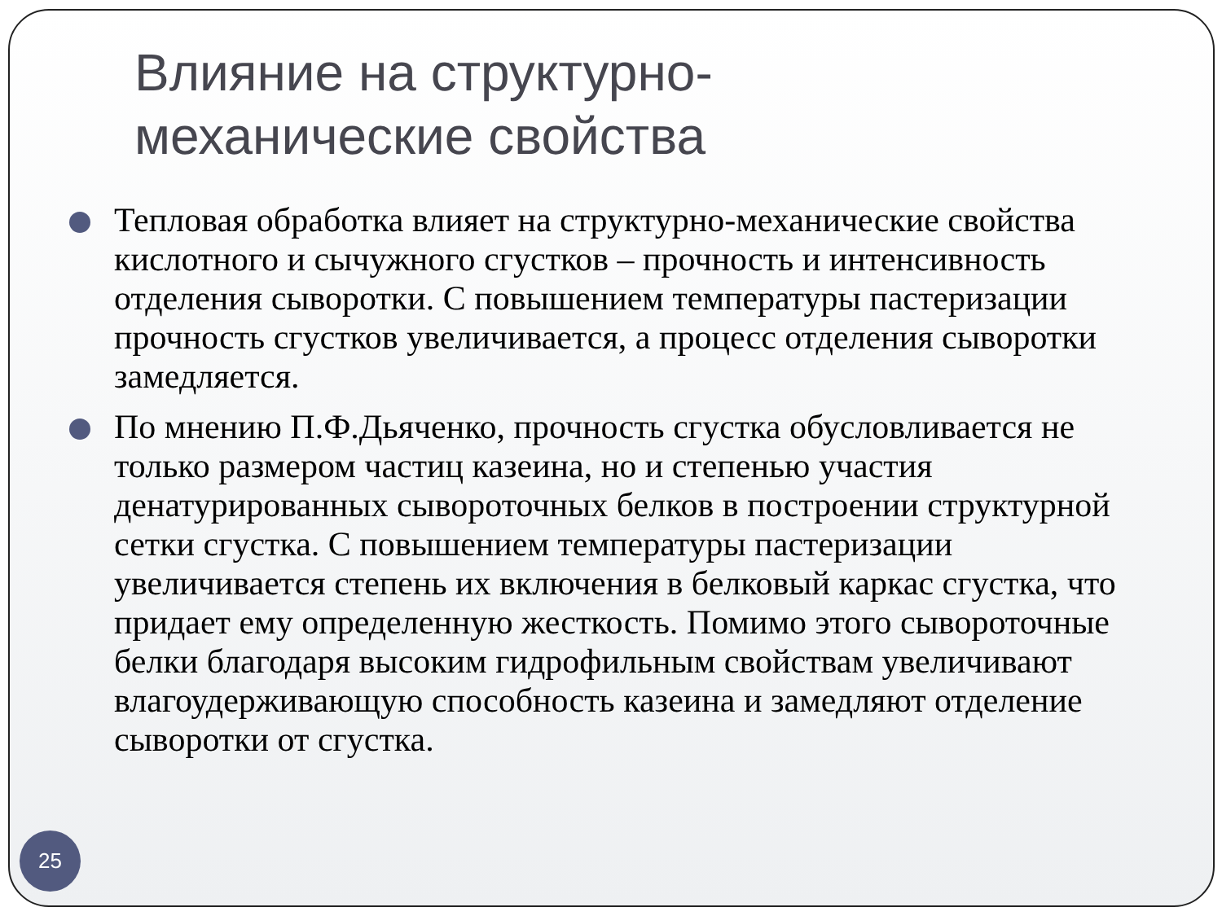Влияние на структурно-
механические свойства
Тепловая обработка влияет на структурно-механические свойства кислотного и сычужного сгустков – прочность и интенсивность отделения сыворотки. С повышением температуры пастеризации прочность сгустков увеличивается, а процесс отделения сыворотки замедляется.
По мнению П.Ф.Дьяченко, прочность сгустка обусловливается не только размером частиц казеина, но и степенью участия денатурированных сывороточных белков в построении структурной сетки сгустка. С повышением температуры пастеризации увеличивается степень их включения в белковый каркас сгустка, что придает ему определенную жесткость. Помимо этого сывороточные белки благодаря высоким гидрофильным свойствам увеличивают влагоудерживающую способность казеина и замедляют отделение сыворотки от сгустка.
25